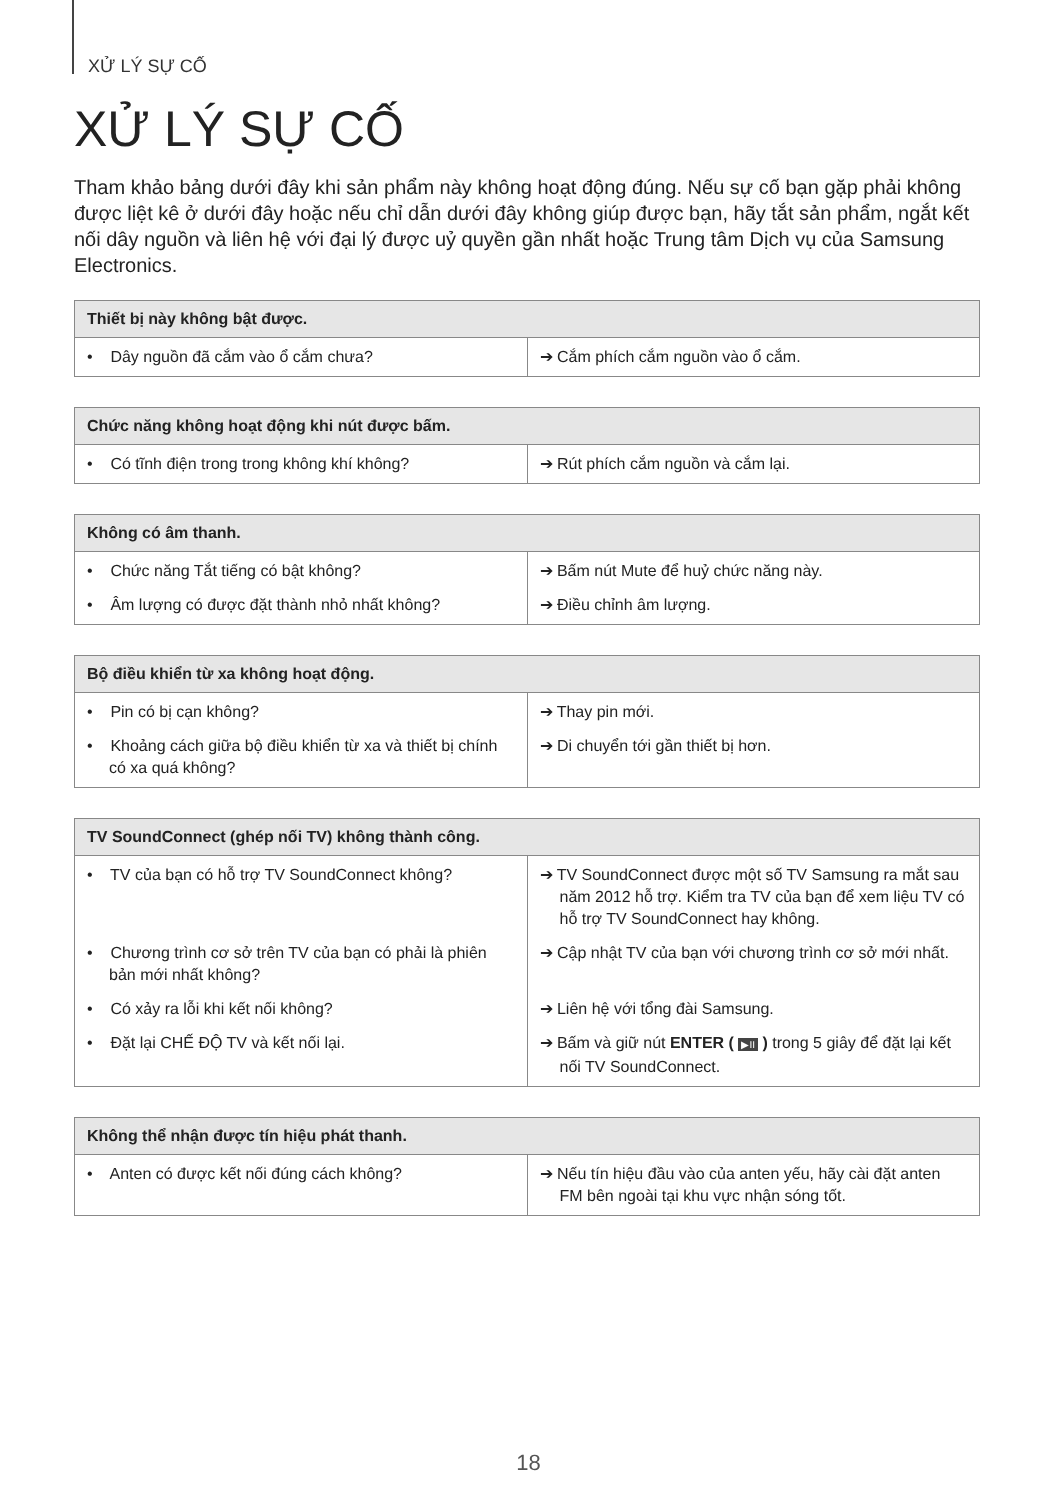XỬ LÝ SỰ CỐ
XỬ LÝ SỰ CỐ
Tham khảo bảng dưới đây khi sản phẩm này không hoạt động đúng. Nếu sự cố bạn gặp phải không được liệt kê ở dưới đây hoặc nếu chỉ dẫn dưới đây không giúp được bạn, hãy tắt sản phẩm, ngắt kết nối dây nguồn và liên hệ với đại lý được uỷ quyền gần nhất hoặc Trung tâm Dịch vụ của Samsung Electronics.
| Thiết bị này không bật được. | |
| --- | --- |
| • Dây nguồn đã cắm vào ổ cắm chưa? | ➔ Cắm phích cắm nguồn vào ổ cắm. |
| Chức năng không hoạt động khi nút được bấm. | |
| --- | --- |
| • Có tĩnh điện trong trong không khí không? | ➔ Rút phích cắm nguồn và cắm lại. |
| Không có âm thanh. | |
| --- | --- |
| • Chức năng Tắt tiếng có bật không? | ➔ Bấm nút Mute để huỷ chức năng này. |
| • Âm lượng có được đặt thành nhỏ nhất không? | ➔ Điều chỉnh âm lượng. |
| Bộ điều khiển từ xa không hoạt động. | |
| --- | --- |
| • Pin có bị cạn không? | ➔ Thay pin mới. |
| • Khoảng cách giữa bộ điều khiển từ xa và thiết bị chính có xa quá không? | ➔ Di chuyển tới gần thiết bị hơn. |
| TV SoundConnect (ghép nối TV) không thành công. | |
| --- | --- |
| • TV của bạn có hỗ trợ TV SoundConnect không? | ➔ TV SoundConnect được một số TV Samsung ra mắt sau năm 2012 hỗ trợ. Kiểm tra TV của bạn để xem liệu TV có hỗ trợ TV SoundConnect hay không. |
| • Chương trình cơ sở trên TV của bạn có phải là phiên bản mới nhất không? | ➔ Cập nhật TV của bạn với chương trình cơ sở mới nhất. |
| • Có xảy ra lỗi khi kết nối không? | ➔ Liên hệ với tổng đài Samsung. |
| • Đặt lại CHẾ ĐỘ TV và kết nối lại. | ➔ Bấm và giữ nút ENTER ( ▶II ) trong 5 giây để đặt lại kết nối TV SoundConnect. |
| Không thể nhận được tín hiệu phát thanh. | |
| --- | --- |
| • Anten có được kết nối đúng cách không? | ➔ Nếu tín hiệu đầu vào của anten yếu, hãy cài đặt anten FM bên ngoài tại khu vực nhận sóng tốt. |
18